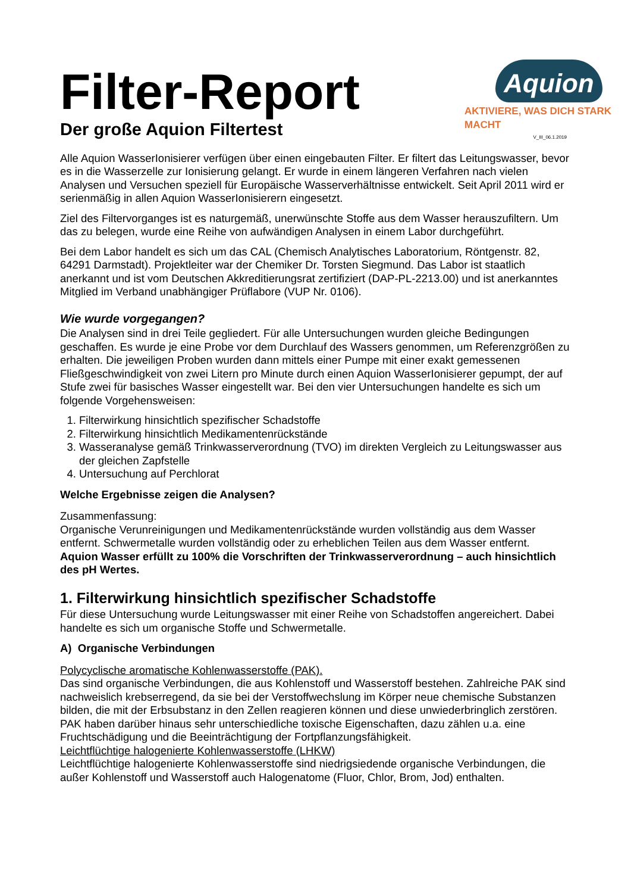Filter-Report
Der große Aquion Filtertest
Aquion
AKTIVIERE, WAS DICH STARK MACHT
V_III_06.1.2019
Alle Aquion WasserIonisierer verfügen über einen eingebauten Filter. Er filtert das Leitungswasser, bevor es in die Wasserzelle zur Ionisierung gelangt. Er wurde in einem längeren Verfahren nach vielen Analysen und Versuchen speziell für Europäische Wasserverhältnisse entwickelt. Seit April 2011 wird er serienmäßig in allen Aquion WasserIonisierern eingesetzt.
Ziel des Filtervorganges ist es naturgemäß, unerwünschte Stoffe aus dem Wasser herauszufiltern. Um das zu belegen, wurde eine Reihe von aufwändigen Analysen in einem Labor durchgeführt.
Bei dem Labor handelt es sich um das CAL (Chemisch Analytisches Laboratorium, Röntgenstr. 82, 64291 Darmstadt). Projektleiter war der Chemiker Dr. Torsten Siegmund. Das Labor ist staatlich anerkannt und ist vom Deutschen Akkreditierungsrat zertifiziert (DAP-PL-2213.00) und ist anerkanntes Mitglied im Verband unabhängiger Prüflabore (VUP Nr. 0106).
Wie wurde vorgegangen?
Die Analysen sind in drei Teile gegliedert. Für alle Untersuchungen wurden gleiche Bedingungen geschaffen. Es wurde je eine Probe vor dem Durchlauf des Wassers genommen, um Referenzgrößen zu erhalten. Die jeweiligen Proben wurden dann mittels einer Pumpe mit einer exakt gemessenen Fließgeschwindigkeit von zwei Litern pro Minute durch einen Aquion WasserIonisierer gepumpt, der auf Stufe zwei für basisches Wasser eingestellt war. Bei den vier Untersuchungen handelte es sich um folgende Vorgehensweisen:
1. Filterwirkung hinsichtlich spezifischer Schadstoffe
2. Filterwirkung hinsichtlich Medikamentenrückstände
3. Wasseranalyse gemäß Trinkwasserverordnung (TVO) im direkten Vergleich zu Leitungswasser aus der gleichen Zapfstelle
4. Untersuchung auf Perchlorat
Welche Ergebnisse zeigen die Analysen?
Zusammenfassung:
Organische Verunreinigungen und Medikamentenrückstände wurden vollständig aus dem Wasser entfernt. Schwermetalle wurden vollständig oder zu erheblichen Teilen aus dem Wasser entfernt.
Aquion Wasser erfüllt zu 100% die Vorschriften der Trinkwasserverordnung – auch hinsichtlich des pH Wertes.
1. Filterwirkung hinsichtlich spezifischer Schadstoffe
Für diese Untersuchung wurde Leitungswasser mit einer Reihe von Schadstoffen angereichert. Dabei handelte es sich um organische Stoffe und Schwermetalle.
A) Organische Verbindungen
Polycyclische aromatische Kohlenwasserstoffe (PAK).
Das sind organische Verbindungen, die aus Kohlenstoff und Wasserstoff bestehen. Zahlreiche PAK sind nachweislich krebserregend, da sie bei der Verstoffwechslung im Körper neue chemische Substanzen bilden, die mit der Erbsubstanz in den Zellen reagieren können und diese unwiederbringlich zerstören. PAK haben darüber hinaus sehr unterschiedliche toxische Eigenschaften, dazu zählen u.a. eine Fruchtschädigung und die Beeinträchtigung der Fortpflanzungsfähigkeit.
Leichtflüchtige halogenierte Kohlenwasserstoffe (LHKW)
Leichtflüchtige halogenierte Kohlenwasserstoffe sind niedrigsiedende organische Verbindungen, die außer Kohlenstoff und Wasserstoff auch Halogenatome (Fluor, Chlor, Brom, Jod) enthalten.